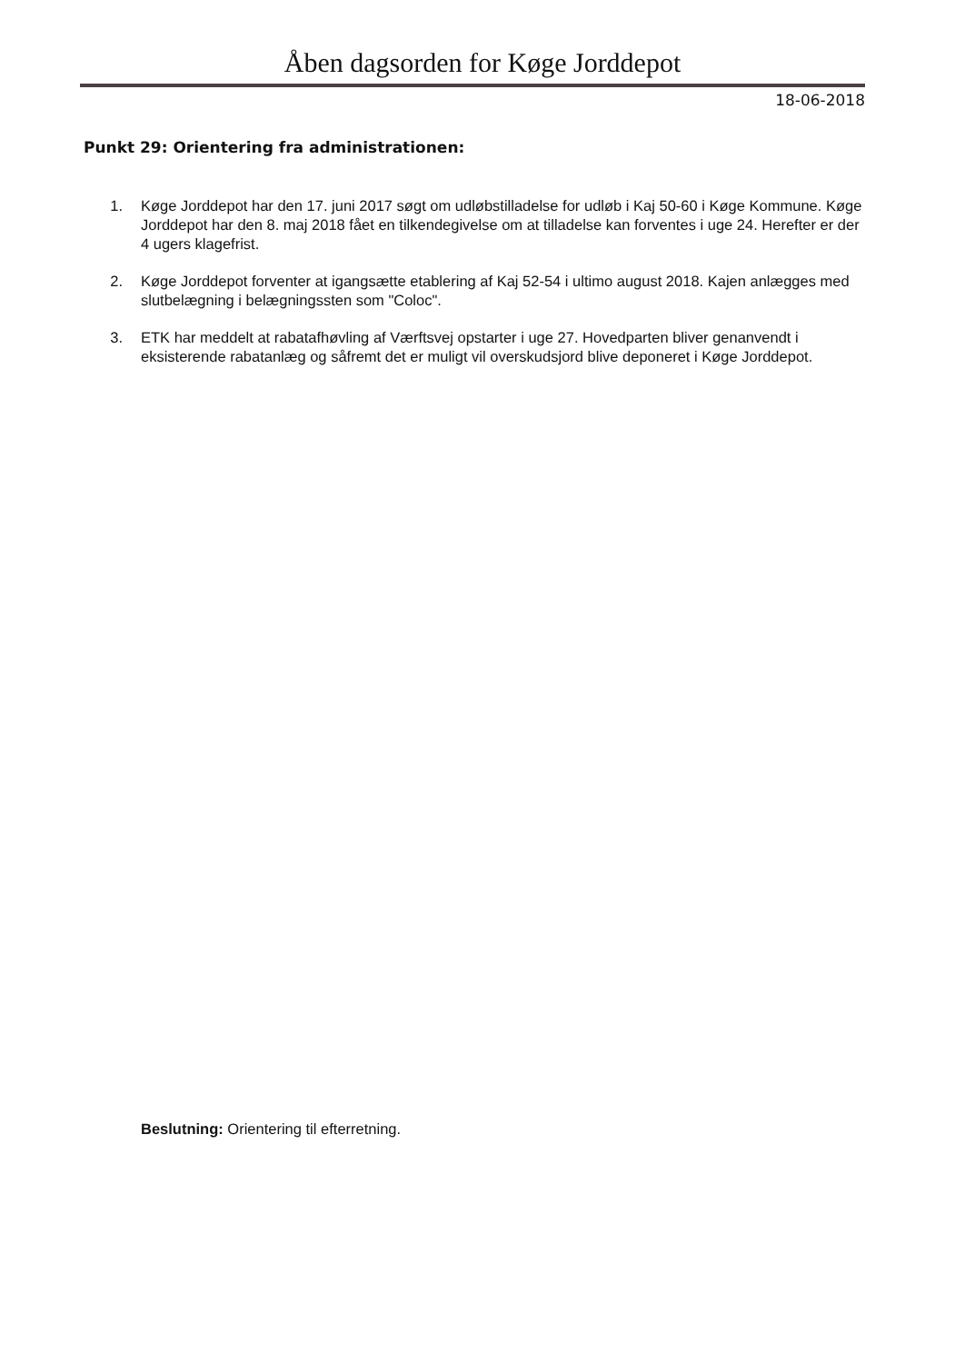Åben dagsorden for Køge Jorddepot
18-06-2018
Punkt 29: Orientering fra administrationen:
1. Køge Jorddepot har den 17. juni 2017 søgt om udløbstilladelse for udløb i Kaj 50-60 i Køge Kommune. Køge Jorddepot har den 8. maj 2018 fået en tilkendegivelse om at tilladelse kan forventes i uge 24. Herefter er der 4 ugers klagefrist.
2. Køge Jorddepot forventer at igangsætte etablering af Kaj 52-54 i ultimo august 2018. Kajen anlægges med slutbelægning i belægningssten som "Coloc".
3. ETK har meddelt at rabatafhøvling af Værftsvej opstarter i uge 27. Hovedparten bliver genanvendt i eksisterende rabatanlæg og såfremt det er muligt vil overskudsjord blive deponeret i Køge Jorddepot.
Beslutning: Orientering til efterretning.